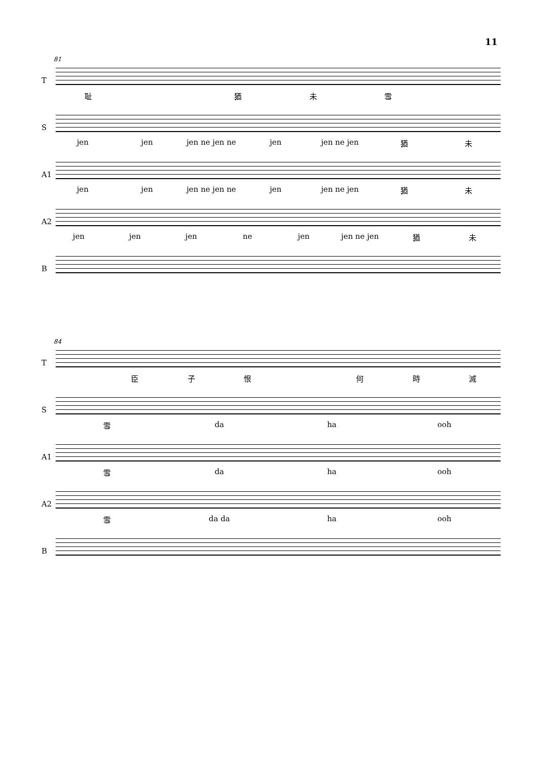11
81
T
耻 猶未雪
S
jen jen jen ne jen ne jen jen ne jen 猶未
A1
jen jen jen ne jen ne jen jen ne jen 猶未
A2
jen jen jen ne jen jen ne jen 猶未
B
84
T
臣子恨 何時滅
S
雪 da ha ooh
A1
雪 da ha ooh
A2
雪 da da ha ooh
B